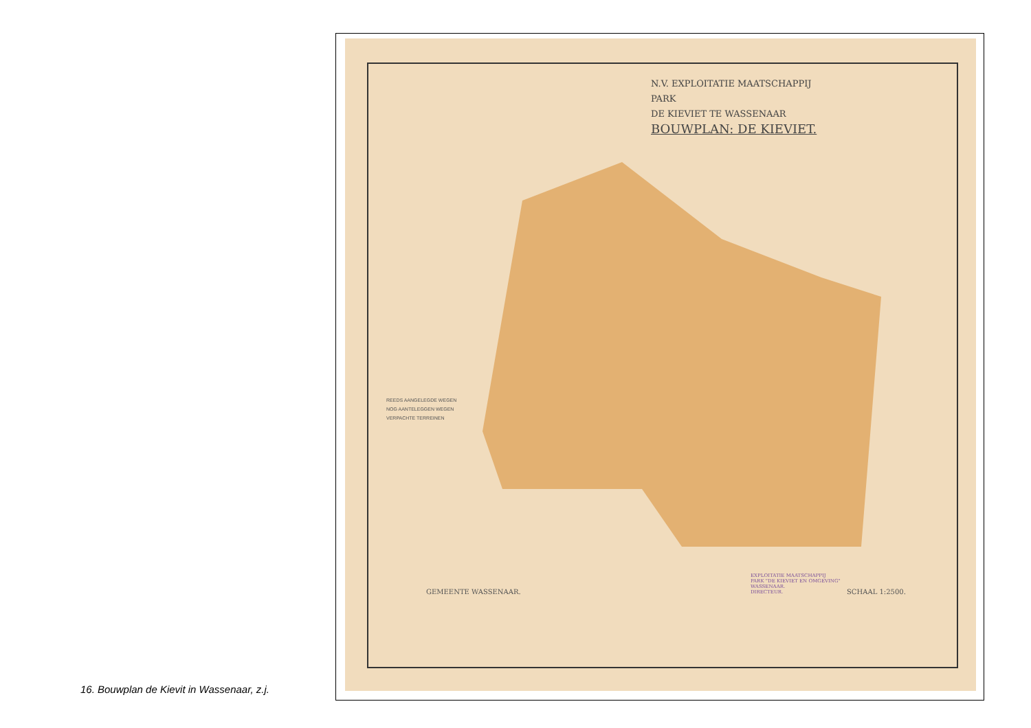N.V. EXPLOITATIE MAATSCHAPPIJ
PARK
DE KIEVIET TE WASSENAAR
BOUWPLAN: DE KIEVIET.
REEDS AANGELEGDE WEGEN
NOG AANTELEGGEN WEGEN
VERPACHTE TERREINEN
GEMEENTE WASSENAAR. SCHAAL 1:2500.
EXPLOITATIE MAATSCHAPPIJ
PARK "DE KIEVIET EN OMGEVING"
WASSENAAR.
DIRECTEUR.
16. Bouwplan de Kievit in Wassenaar, z.j.